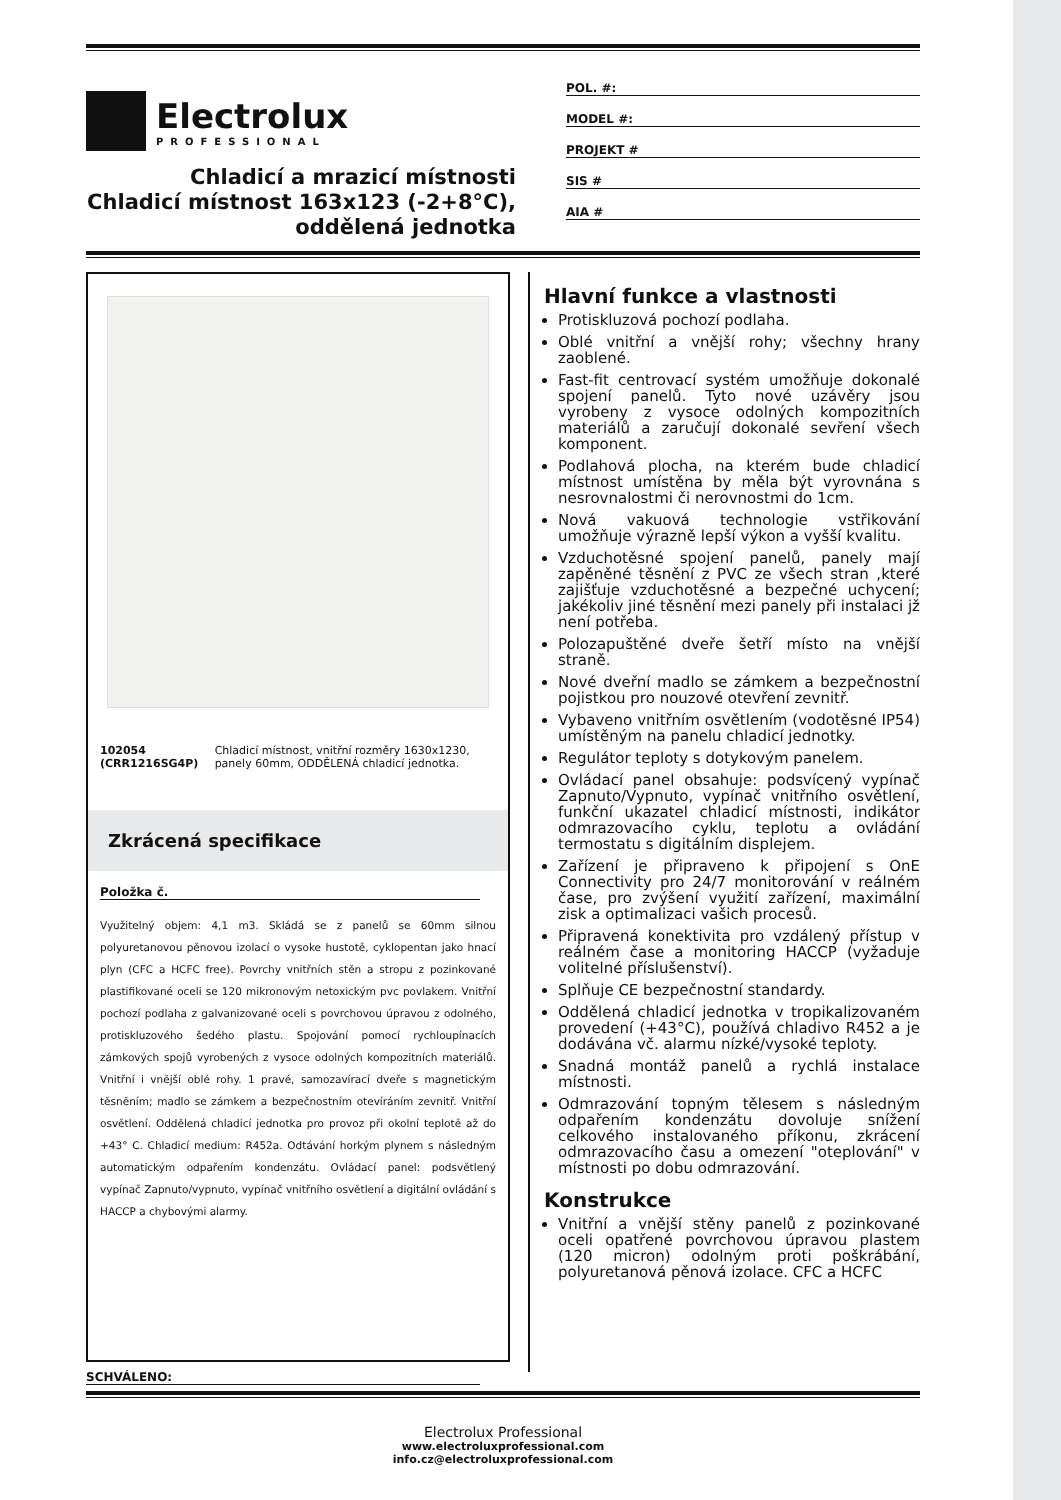Electrolux
PROFESSIONAL
Chladicí a mrazicí místnosti
Chladicí místnost 163x123 (-2+8°C),
oddělená jednotka
POL. #:
MODEL #:
PROJEKT #
SIS #
AIA #
102054 (CRR1216SG4P) Chladicí místnost, vnitřní rozměry 1630x1230, panely 60mm, ODDĚLENÁ chladicí jednotka.
Zkrácená specifikace
Položka č.
Využitelný objem: 4,1 m3. Skládá se z panelů se 60mm silnou polyuretanovou pěnovou izolací o vysoke hustotě, cyklopentan jako hnací plyn (CFC a HCFC free). Povrchy vnitřních stěn a stropu z pozinkované plastifikované oceli se 120 mikronovým netoxickým pvc povlakem. Vnitřní pochozí podlaha z galvanizované oceli s povrchovou úpravou z odolného, protiskluzového šedého plastu. Spojování pomocí rychloupínacích zámkových spojů vyrobených z vysoce odolných kompozitních materiálů. Vnitřní i vnější oblé rohy. 1 pravé, samozavírací dveře s magnetickým těsněním; madlo se zámkem a bezpečnostním otevíráním zevnitř. Vnitřní osvětlení. Oddělená chladicí jednotka pro provoz při okolní teplotě až do +43° C. Chladicí medium: R452a. Odtávání horkým plynem s následným automatickým odpařením kondenzátu. Ovládací panel: podsvětlený vypínač Zapnuto/vypnuto, vypínač vnitřního osvětlení a digitální ovládání s HACCP a chybovými alarmy.
SCHVÁLENO:
Hlavní funkce a vlastnosti
Protiskluzová pochozí podlaha.
Oblé vnitřní a vnější rohy; všechny hrany zaoblené.
Fast-fit centrovací systém umožňuje dokonalé spojení panelů. Tyto nové uzávěry jsou vyrobeny z vysoce odolných kompozitních materiálů a zaručují dokonalé sevření všech komponent.
Podlahová plocha, na kterém bude chladicí místnost umístěna by měla být vyrovnána s nesrovnalostmi či nerovnostmi do 1cm.
Nová vakuová technologie vstřikování umožňuje výrazně lepší výkon a vyšší kvalitu.
Vzduchotěsné spojení panelů, panely mají zapěněné těsnění z PVC ze všech stran ,které zajišťuje vzduchotěsné a bezpečné uchycení; jakékoliv jiné těsnění mezi panely při instalaci jž není potřeba.
Polozapuštěné dveře šetří místo na vnější straně.
Nové dveřní madlo se zámkem a bezpečnostní pojistkou pro nouzové otevření zevnitř.
Vybaveno vnitřním osvětlením (vodotěsné IP54) umístěným na panelu chladicí jednotky.
Regulátor teploty s dotykovým panelem.
Ovládací panel obsahuje: podsvícený vypínač Zapnuto/Vypnuto, vypínač vnitřního osvětlení, funkční ukazatel chladicí místnosti, indikátor odmrazovacího cyklu, teplotu a ovládání termostatu s digitálním displejem.
Zařízení je připraveno k připojení s OnE Connectivity pro 24/7 monitorování v reálném čase, pro zvýšení využití zařízení, maximální zisk a optimalizaci vašich procesů.
Připravená konektivita pro vzdálený přístup v reálném čase a monitoring HACCP (vyžaduje volitelné příslušenství).
Splňuje CE bezpečnostní standardy.
Oddělená chladicí jednotka v tropikalizovaném provedení (+43°C), používá chladivo R452 a je dodávána vč. alarmu nízké/vysoké teploty.
Snadná montáž panelů a rychlá instalace místnosti.
Odmrazování topným tělesem s následným odpařením kondenzátu dovoluje snížení celkového instalovaného příkonu, zkrácení odmrazovacího času a omezení "oteplování" v místnosti po dobu odmrazování.
Konstrukce
Vnitřní a vnější stěny panelů z pozinkované oceli opatřené povrchovou úpravou plastem (120 micron) odolným proti poškrábání, polyuretanová pěnová izolace. CFC a HCFC
Electrolux Professional
www.electroluxprofessional.com
info.cz@electroluxprofessional.com